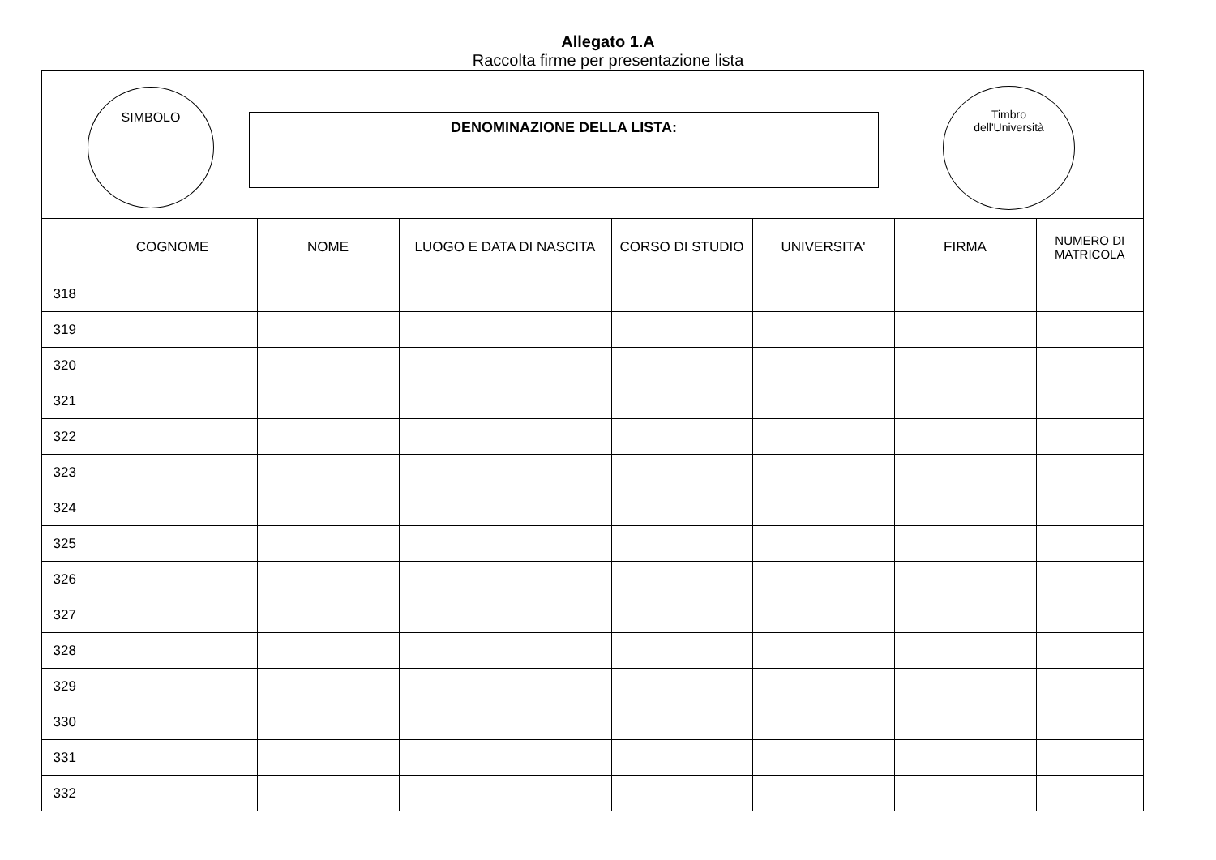Allegato 1.A
Raccolta firme per presentazione lista
SIMBOLO
DENOMINAZIONE DELLA LISTA:
Timbro
dell'Università
| | COGNOME | NOME | LUOGO E DATA DI NASCITA | CORSO DI STUDIO | UNIVERSITA' | FIRMA | NUMERO DI MATRICOLA |
| --- | --- | --- | --- | --- | --- | --- | --- |
| 318 | | | | | | | |
| 319 | | | | | | | |
| 320 | | | | | | | |
| 321 | | | | | | | |
| 322 | | | | | | | |
| 323 | | | | | | | |
| 324 | | | | | | | |
| 325 | | | | | | | |
| 326 | | | | | | | |
| 327 | | | | | | | |
| 328 | | | | | | | |
| 329 | | | | | | | |
| 330 | | | | | | | |
| 331 | | | | | | | |
| 332 | | | | | | | |